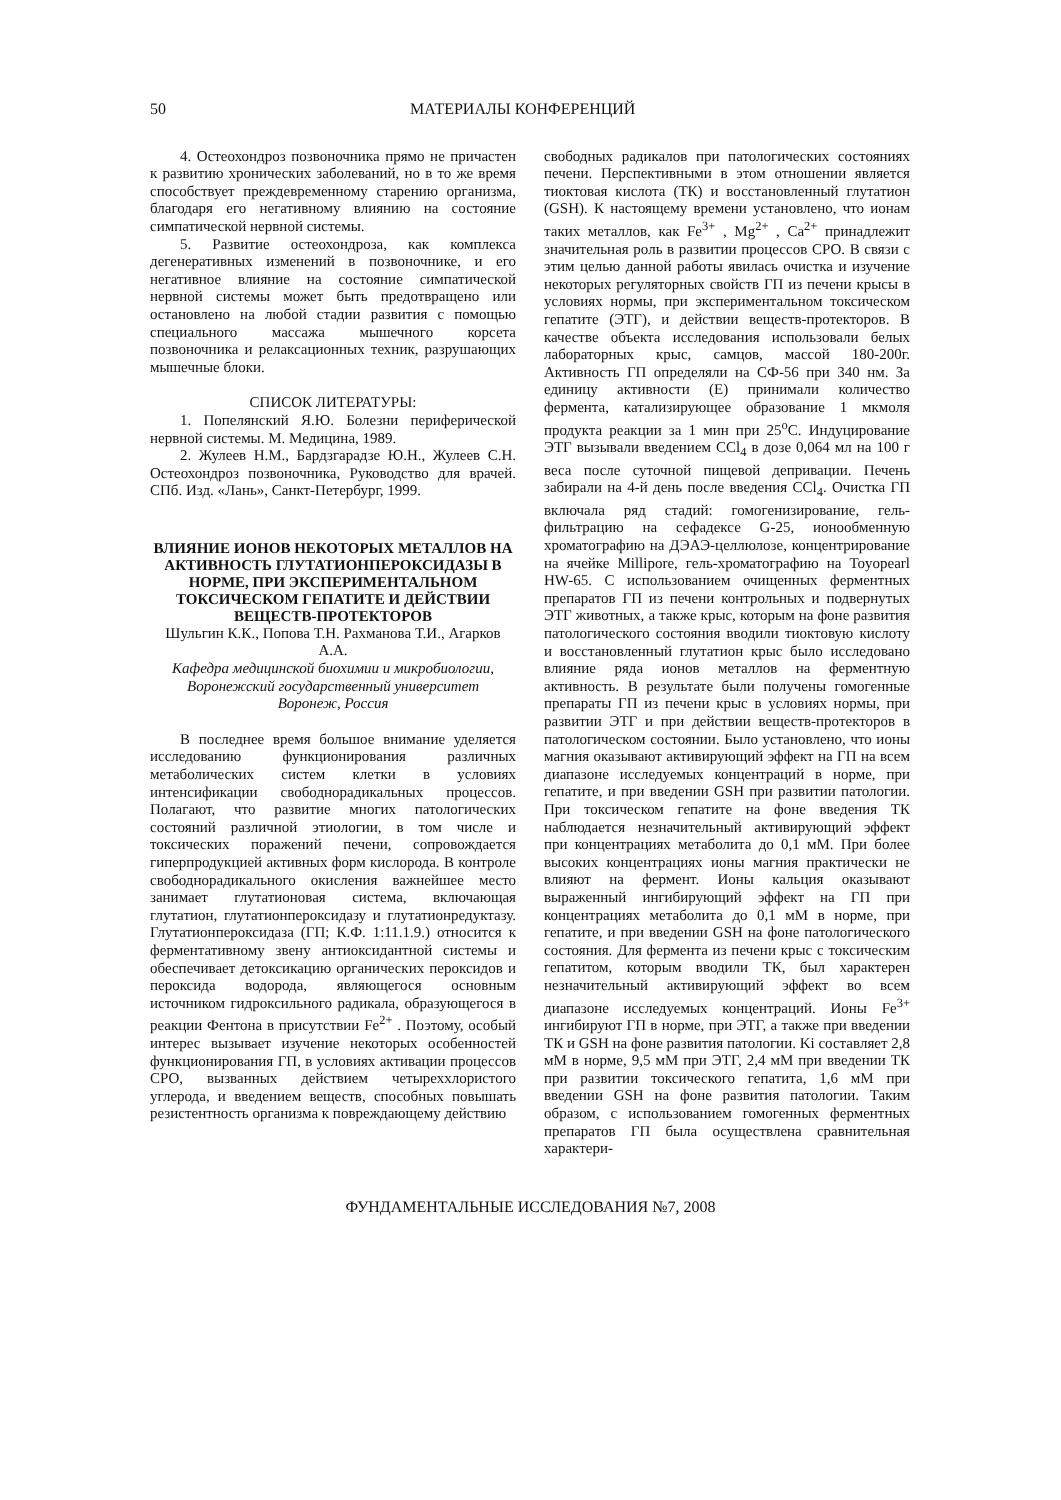50 МАТЕРИАЛЫ КОНФЕРЕНЦИЙ
4. Остеохондроз позвоночника прямо не причастен к развитию хронических заболеваний, но в то же время способствует преждевременному старению организма, благодаря его негативному влиянию на состояние симпатической нервной системы.
5. Развитие остеохондроза, как комплекса дегенеративных изменений в позвоночнике, и его негативное влияние на состояние симпатической нервной системы может быть предотвращено или остановлено на любой стадии развития с помощью специального массажа мышечного корсета позвоночника и релаксационных техник, разрушающих мышечные блоки.
СПИСОК ЛИТЕРАТУРЫ:
1. Попелянский Я.Ю. Болезни периферической нервной системы. М. Медицина, 1989.
2. Жулеев Н.М., Бардзгарадзе Ю.Н., Жулеев С.Н. Остеохондроз позвоночника, Руководство для врачей. СПб. Изд. «Лань», Санкт-Петербург, 1999.
ВЛИЯНИЕ ИОНОВ НЕКОТОРЫХ МЕТАЛЛОВ НА АКТИВНОСТЬ ГЛУТАТИОНПЕРОКСИДАЗЫ В НОРМЕ, ПРИ ЭКСПЕРИМЕНТАЛЬНОМ ТОКСИЧЕСКОМ ГЕПАТИТЕ И ДЕЙСТВИИ ВЕЩЕСТВ-ПРОТЕКТОРОВ
Шульгин К.К., Попова Т.Н. Рахманова Т.И., Агарков А.А.
Кафедра медицинской биохимии и микробиологии, Воронежский государственный университет
Воронеж, Россия
В последнее время большое внимание уделяется исследованию функционирования различных метаболических систем клетки в условиях интенсификации свободнорадикальных процессов. Полагают, что развитие многих патологических состояний различной этиологии, в том числе и токсических поражений печени, сопровождается гиперпродукцией активных форм кислорода. В контроле свободнорадикального окисления важнейшее место занимает глутатионовая система, включающая глутатион, глутатионпероксидазу и глутатионредуктазу. Глутатионпероксидаза (ГП; К.Ф. 1:11.1.9.) относится к ферментативному звену антиоксидантной системы и обеспечивает детоксикацию органических пероксидов и пероксида водорода, являющегося основным источником гидроксильного радикала, образующегося в реакции Фентона в присутствии Fe<sup>2+</sup> . Поэтому, особый интерес вызывает изучение некоторых особенностей функционирования ГП, в условиях активации процессов СРО, вызванных действием четыреххлористого углерода, и введением веществ, способных повышать резистентность организма к повреждающему действию
свободных радикалов при патологических состояниях печени. Перспективными в этом отношении является тиоктовая кислота (ТК) и восстановленный глутатион (GSH). К настоящему времени установлено, что ионам таких металлов, как Fe<sup>3+</sup> , Mg<sup>2+</sup> , Ca<sup>2+</sup> принадлежит значительная роль в развитии процессов СРО. В связи с этим целью данной работы явилась очистка и изучение некоторых регуляторных свойств ГП из печени крысы в условиях нормы, при экспериментальном токсическом гепатите (ЭТГ), и действии веществ-протекторов. В качестве объекта исследования использовали белых лабораторных крыс, самцов, массой 180-200г. Активность ГП определяли на СФ-56 при 340 нм. За единицу активности (Е) принимали количество фермента, катализирующее образование 1 мкмоля продукта реакции за 1 мин при 25<sup>о</sup>С. Индуцирование ЭТГ вызывали введением CCl<sub>4</sub> в дозе 0,064 мл на 100 г веса после суточной пищевой депривации. Печень забирали на 4-й день после введения CCl<sub>4</sub>. Очистка ГП включала ряд стадий: гомогенизирование, гель-фильтрацию на сефадексе G-25, ионообменную хроматографию на ДЭАЭ-целлюлозе, концентрирование на ячейке Millipore, гель-хроматографию на Toyopearl HW-65. С использованием очищенных ферментных препаратов ГП из печени контрольных и подвернутых ЭТГ животных, а также крыс, которым на фоне развития патологического состояния вводили тиоктовую кислоту и восстановленный глутатион крыс было исследовано влияние ряда ионов металлов на ферментную активность. В результате были получены гомогенные препараты ГП из печени крыс в условиях нормы, при развитии ЭТГ и при действии веществ-протекторов в патологическом состоянии. Было установлено, что ионы магния оказывают активирующий эффект на ГП на всем диапазоне исследуемых концентраций в норме, при гепатите, и при введении GSH при развитии патологии. При токсическом гепатите на фоне введения ТК наблюдается незначительный активирующий эффект при концентрациях метаболита до 0,1 мМ. При более высоких концентрациях ионы магния практически не влияют на фермент. Ионы кальция оказывают выраженный ингибирующий эффект на ГП при концентрациях метаболита до 0,1 мМ в норме, при гепатите, и при введении GSH на фоне патологического состояния. Для фермента из печени крыс с токсическим гепатитом, которым вводили ТК, был характерен незначительный активирующий эффект во всем диапазоне исследуемых концентраций. Ионы Fe<sup>3+</sup> ингибируют ГП в норме, при ЭТГ, а также при введении ТК и GSH на фоне развития патологии. Ki составляет 2,8 мМ в норме, 9,5 мМ при ЭТГ, 2,4 мМ при введении ТК при развитии токсического гепатита, 1,6 мМ при введении GSH на фоне развития патологии. Таким образом, с использованием гомогенных ферментных препаратов ГП была осуществлена сравнительная характери-
ФУНДАМЕНТАЛЬНЫЕ ИССЛЕДОВАНИЯ №7, 2008